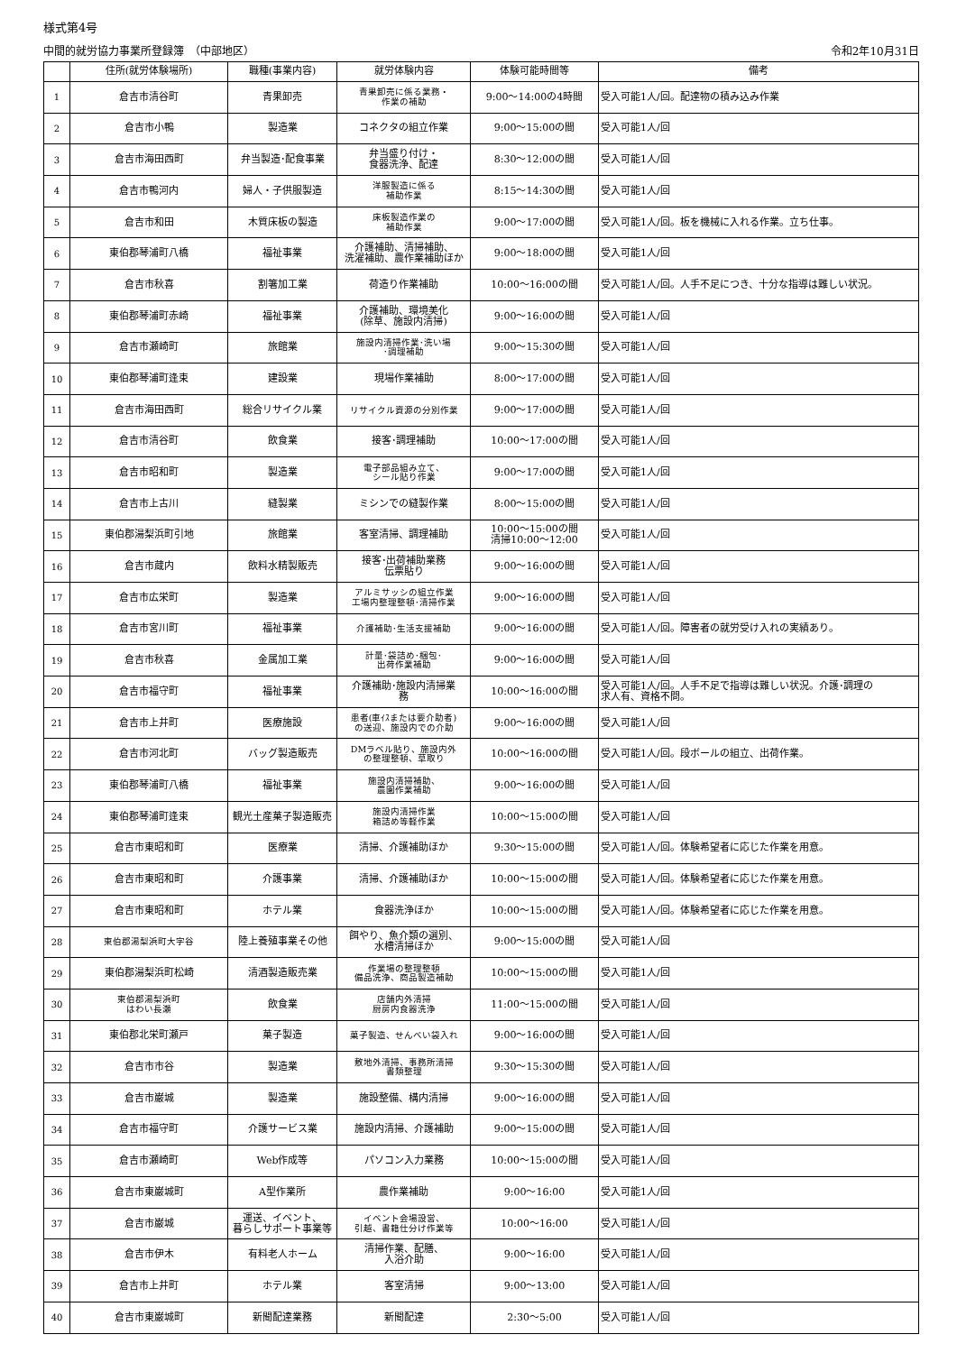様式第4号
中間的就労協力事業所登録簿　（中部地区） 令和2年10月31日
| | 住所(就労体験場所) | 職種(事業内容) | 就労体験内容 | 体験可能時間等 | 備考 |
| --- | --- | --- | --- | --- | --- |
| 1 | 倉吉市清谷町 | 青果卸売 | 青果卸売に係る業務・ 作業の補助 | 9:00～14:00の4時間 | 受入可能1人/回。配達物の積み込み作業 |
| 2 | 倉吉市小鴨 | 製造業 | コネクタの組立作業 | 9:00～15:00の間 | 受入可能1人/回 |
| 3 | 倉吉市海田西町 | 弁当製造･配食事業 | 弁当盛り付け・ 食器洗浄、配達 | 8:30～12:00の間 | 受入可能1人/回 |
| 4 | 倉吉市鴨河内 | 婦人・子供服製造 | 洋服製造に係る 補助作業 | 8:15～14:30の間 | 受入可能1人/回 |
| 5 | 倉吉市和田 | 木質床板の製造 | 床板製造作業の 補助作業 | 9:00～17:00の間 | 受入可能1人/回。板を機械に入れる作業。立ち仕事。 |
| 6 | 東伯郡琴浦町八橋 | 福祉事業 | 介護補助、清掃補助、 洗濯補助、農作業補助ほか | 9:00～18:00の間 | 受入可能1人/回 |
| 7 | 倉吉市秋喜 | 割箸加工業 | 荷造り作業補助 | 10:00～16:00の間 | 受入可能1人/回。人手不足につき、十分な指導は難しい状況。 |
| 8 | 東伯郡琴浦町赤崎 | 福祉事業 | 介護補助、環境美化 (除草、施設内清掃) | 9:00～16:00の間 | 受入可能1人/回 |
| 9 | 倉吉市瀬崎町 | 旅館業 | 施設内清掃作業･洗い場 ･調理補助 | 9:00～15:30の間 | 受入可能1人/回 |
| 10 | 東伯郡琴浦町逢束 | 建設業 | 現場作業補助 | 8:00～17:00の間 | 受入可能1人/回 |
| 11 | 倉吉市海田西町 | 総合リサイクル業 | リサイクル資源の分別作業 | 9:00～17:00の間 | 受入可能1人/回 |
| 12 | 倉吉市清谷町 | 飲食業 | 接客･調理補助 | 10:00～17:00の間 | 受入可能1人/回 |
| 13 | 倉吉市昭和町 | 製造業 | 電子部品組み立て、 シール貼り作業 | 9:00～17:00の間 | 受入可能1人/回 |
| 14 | 倉吉市上古川 | 縫製業 | ミシンでの縫製作業 | 8:00～15:00の間 | 受入可能1人/回 |
| 15 | 東伯郡湯梨浜町引地 | 旅館業 | 客室清掃、調理補助 | 10:00～15:00の間 清掃10:00～12:00 | 受入可能1人/回 |
| 16 | 倉吉市蔵内 | 飲料水精製販売 | 接客･出荷補助業務 伝票貼り | 9:00～16:00の間 | 受入可能1人/回 |
| 17 | 倉吉市広栄町 | 製造業 | アルミサッシの組立作業 工場内整理整頓･清掃作業 | 9:00～16:00の間 | 受入可能1人/回 |
| 18 | 倉吉市宮川町 | 福祉事業 | 介護補助･生活支援補助 | 9:00～16:00の間 | 受入可能1人/回。障害者の就労受け入れの実績あり。 |
| 19 | 倉吉市秋喜 | 金属加工業 | 計量･袋詰め･梱包･ 出荷作業補助 | 9:00～16:00の間 | 受入可能1人/回 |
| 20 | 倉吉市福守町 | 福祉事業 | 介護補助･施設内清掃業 務 | 10:00～16:00の間 | 受入可能1人/回。人手不足で指導は難しい状況。介護･調理の 求人有、資格不問。 |
| 21 | 倉吉市上井町 | 医療施設 | 患者(車ｲｽまたは要介助者) の送迎、施設内での介助 | 9:00～16:00の間 | 受入可能1人/回 |
| 22 | 倉吉市河北町 | バッグ製造販売 | DMラベル貼り、施設内外 の整理整頓、草取り | 10:00～16:00の間 | 受入可能1人/回。段ボールの組立、出荷作業。 |
| 23 | 東伯郡琴浦町八橋 | 福祉事業 | 施設内清掃補助、 農園作業補助 | 9:00～16:00の間 | 受入可能1人/回 |
| 24 | 東伯郡琴浦町逢束 | 観光土産菓子製造販売 | 施設内清掃作業 箱詰め等軽作業 | 10:00～15:00の間 | 受入可能1人/回 |
| 25 | 倉吉市東昭和町 | 医療業 | 清掃、介護補助ほか | 9:30～15:00の間 | 受入可能1人/回。体験希望者に応じた作業を用意。 |
| 26 | 倉吉市東昭和町 | 介護事業 | 清掃、介護補助ほか | 10:00～15:00の間 | 受入可能1人/回。体験希望者に応じた作業を用意。 |
| 27 | 倉吉市東昭和町 | ホテル業 | 食器洗浄ほか | 10:00～15:00の間 | 受入可能1人/回。体験希望者に応じた作業を用意。 |
| 28 | 東伯郡湯梨浜町大字谷 | 陸上養殖事業その他 | 餌やり、魚介類の選別、 水槽清掃ほか | 9:00～15:00の間 | 受入可能1人/回 |
| 29 | 東伯郡湯梨浜町松崎 | 清酒製造販売業 | 作業場の整理整頓 備品洗浄、商品製造補助 | 10:00～15:00の間 | 受入可能1人/回 |
| 30 | 東伯郡湯梨浜町 はわい長瀬 | 飲食業 | 店舗内外清掃 厨房内食器洗浄 | 11:00～15:00の間 | 受入可能1人/回 |
| 31 | 東伯郡北栄町瀬戸 | 菓子製造 | 菓子製造、せんべい袋入れ | 9:00～16:00の間 | 受入可能1人/回 |
| 32 | 倉吉市市谷 | 製造業 | 敷地外清掃、事務所清掃 書類整理 | 9:30～15:30の間 | 受入可能1人/回 |
| 33 | 倉吉市巌城 | 製造業 | 施設整備、構内清掃 | 9:00～16:00の間 | 受入可能1人/回 |
| 34 | 倉吉市福守町 | 介護サービス業 | 施設内清掃、介護補助 | 9:00～15:00の間 | 受入可能1人/回 |
| 35 | 倉吉市瀬崎町 | Web作成等 | パソコン入力業務 | 10:00～15:00の間 | 受入可能1人/回 |
| 36 | 倉吉市東巌城町 | A型作業所 | 農作業補助 | 9:00～16:00 | 受入可能1人/回 |
| 37 | 倉吉市巌城 | 運送、イベント、 暮らしサポート事業等 | イベント会場設営、 引越、書籍仕分け作業等 | 10:00～16:00 | 受入可能1人/回 |
| 38 | 倉吉市伊木 | 有料老人ホーム | 清掃作業、配膳、 入浴介助 | 9:00～16:00 | 受入可能1人/回 |
| 39 | 倉吉市上井町 | ホテル業 | 客室清掃 | 9:00～13:00 | 受入可能1人/回 |
| 40 | 倉吉市東巌城町 | 新聞配達業務 | 新聞配達 | 2:30～5:00 | 受入可能1人/回 |